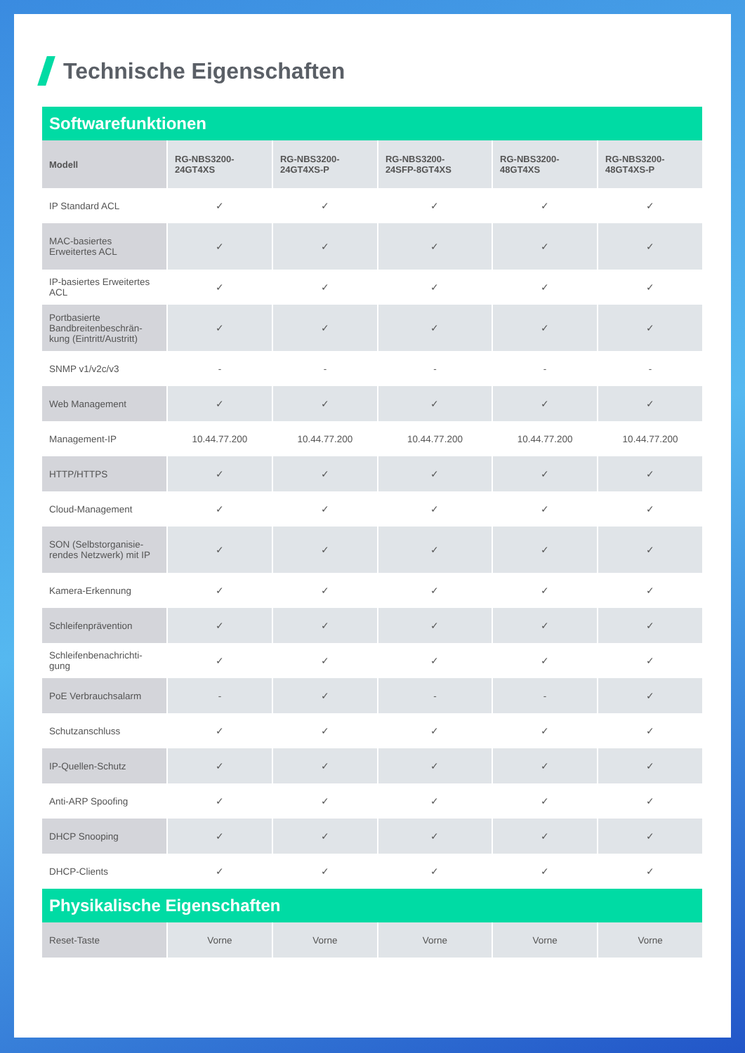Technische Eigenschaften
| Softwarefunktionen | | | | | |
| Modell | RG-NBS3200- 24GT4XS | RG-NBS3200- 24GT4XS-P | RG-NBS3200- 24SFP-8GT4XS | RG-NBS3200- 48GT4XS | RG-NBS3200- 48GT4XS-P |
| IP Standard ACL | ✓ | ✓ | ✓ | ✓ | ✓ |
| MAC-basiertes Erweitertes ACL | ✓ | ✓ | ✓ | ✓ | ✓ |
| IP-basiertes Erweitertes ACL | ✓ | ✓ | ✓ | ✓ | ✓ |
| Portbasierte Bandbreitenbeschrän-kung (Eintritt/Austritt) | ✓ | ✓ | ✓ | ✓ | ✓ |
| SNMP v1/v2c/v3 | - | - | - | - | - |
| Web Management | ✓ | ✓ | ✓ | ✓ | ✓ |
| Management-IP | 10.44.77.200 | 10.44.77.200 | 10.44.77.200 | 10.44.77.200 | 10.44.77.200 |
| HTTP/HTTPS | ✓ | ✓ | ✓ | ✓ | ✓ |
| Cloud-Management | ✓ | ✓ | ✓ | ✓ | ✓ |
| SON (Selbstorganisie-rendes Netzwerk) mit IP | ✓ | ✓ | ✓ | ✓ | ✓ |
| Kamera-Erkennung | ✓ | ✓ | ✓ | ✓ | ✓ |
| Schleifenprävention | ✓ | ✓ | ✓ | ✓ | ✓ |
| Schleifenbenachrichti-gung | ✓ | ✓ | ✓ | ✓ | ✓ |
| PoE Verbrauchsalarm | - | ✓ | - | - | ✓ |
| Schutzanschluss | ✓ | ✓ | ✓ | ✓ | ✓ |
| IP-Quellen-Schutz | ✓ | ✓ | ✓ | ✓ | ✓ |
| Anti-ARP Spoofing | ✓ | ✓ | ✓ | ✓ | ✓ |
| DHCP Snooping | ✓ | ✓ | ✓ | ✓ | ✓ |
| DHCP-Clients | ✓ | ✓ | ✓ | ✓ | ✓ |
| Physikalische Eigenschaften | | | | | |
| Reset-Taste | Vorne | Vorne | Vorne | Vorne | Vorne |